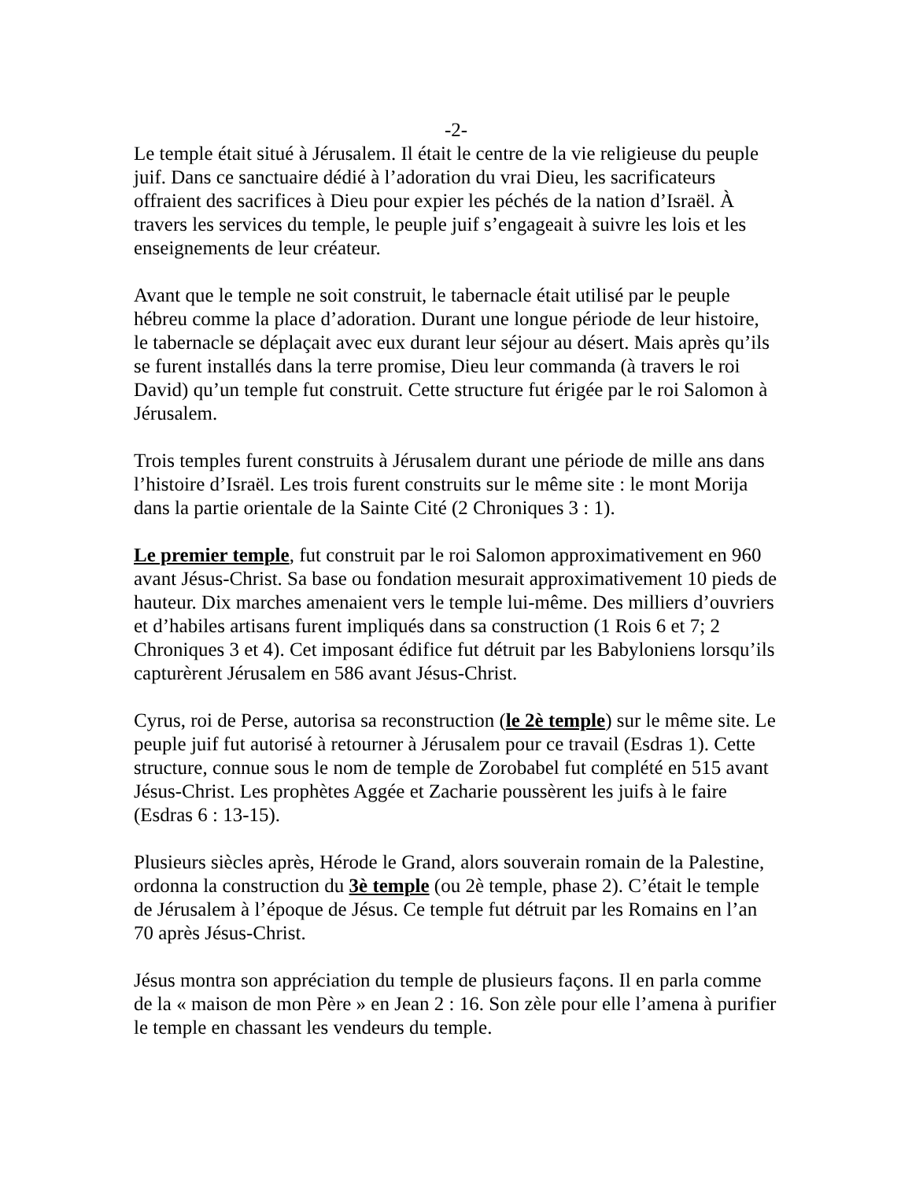-2-
Le temple était situé à Jérusalem. Il était le centre de la vie religieuse du peuple juif. Dans ce sanctuaire dédié à l’adoration du vrai Dieu, les sacrificateurs offraient des sacrifices à Dieu pour expier les péchés de la nation d’Israël. À travers les services du temple, le peuple juif s’engageait à suivre les lois et les enseignements de leur créateur.
Avant que le temple ne soit construit, le tabernacle était utilisé par le peuple hébreu comme la place d’adoration. Durant une longue période de leur histoire, le tabernacle se déplaçait avec eux durant leur séjour au désert. Mais après qu’ils se furent installés dans la terre promise, Dieu leur commanda (à travers le roi David) qu’un temple fut construit. Cette structure fut érigée par le roi Salomon à Jérusalem.
Trois temples furent construits à Jérusalem durant une période de mille ans dans l’histoire d’Israël. Les trois furent construits sur le même site : le mont Morija dans la partie orientale de la Sainte Cité (2 Chroniques 3 : 1).
Le premier temple, fut construit par le roi Salomon approximativement en 960 avant Jésus-Christ. Sa base ou fondation mesurait approximativement 10 pieds de hauteur. Dix marches amenaient vers le temple lui-même. Des milliers d’ouvriers et d’habiles artisans furent impliqués dans sa construction (1 Rois 6 et 7; 2 Chroniques 3 et 4). Cet imposant édifice fut détruit par les Babyloniens lorsqu’ils capturèrent Jérusalem en 586 avant Jésus-Christ.
Cyrus, roi de Perse, autorisa sa reconstruction (le 2è temple) sur le même site. Le peuple juif fut autorisé à retourner à Jérusalem pour ce travail (Esdras 1). Cette structure, connue sous le nom de temple de Zorobabel fut complété en 515 avant Jésus-Christ. Les prophètes Aggée et Zacharie poussèrent les juifs à le faire (Esdras 6 : 13-15).
Plusieurs siècles après, Hérode le Grand, alors souverain romain de la Palestine, ordonna la construction du 3è temple (ou 2è temple, phase 2). C’était le temple de Jérusalem à l’époque de Jésus. Ce temple fut détruit par les Romains en l’an 70 après Jésus-Christ.
Jésus montra son appréciation du temple de plusieurs façons. Il en parla comme de la « maison de mon Père » en Jean 2 : 16. Son zèle pour elle l’amena à purifier le temple en chassant les vendeurs du temple.